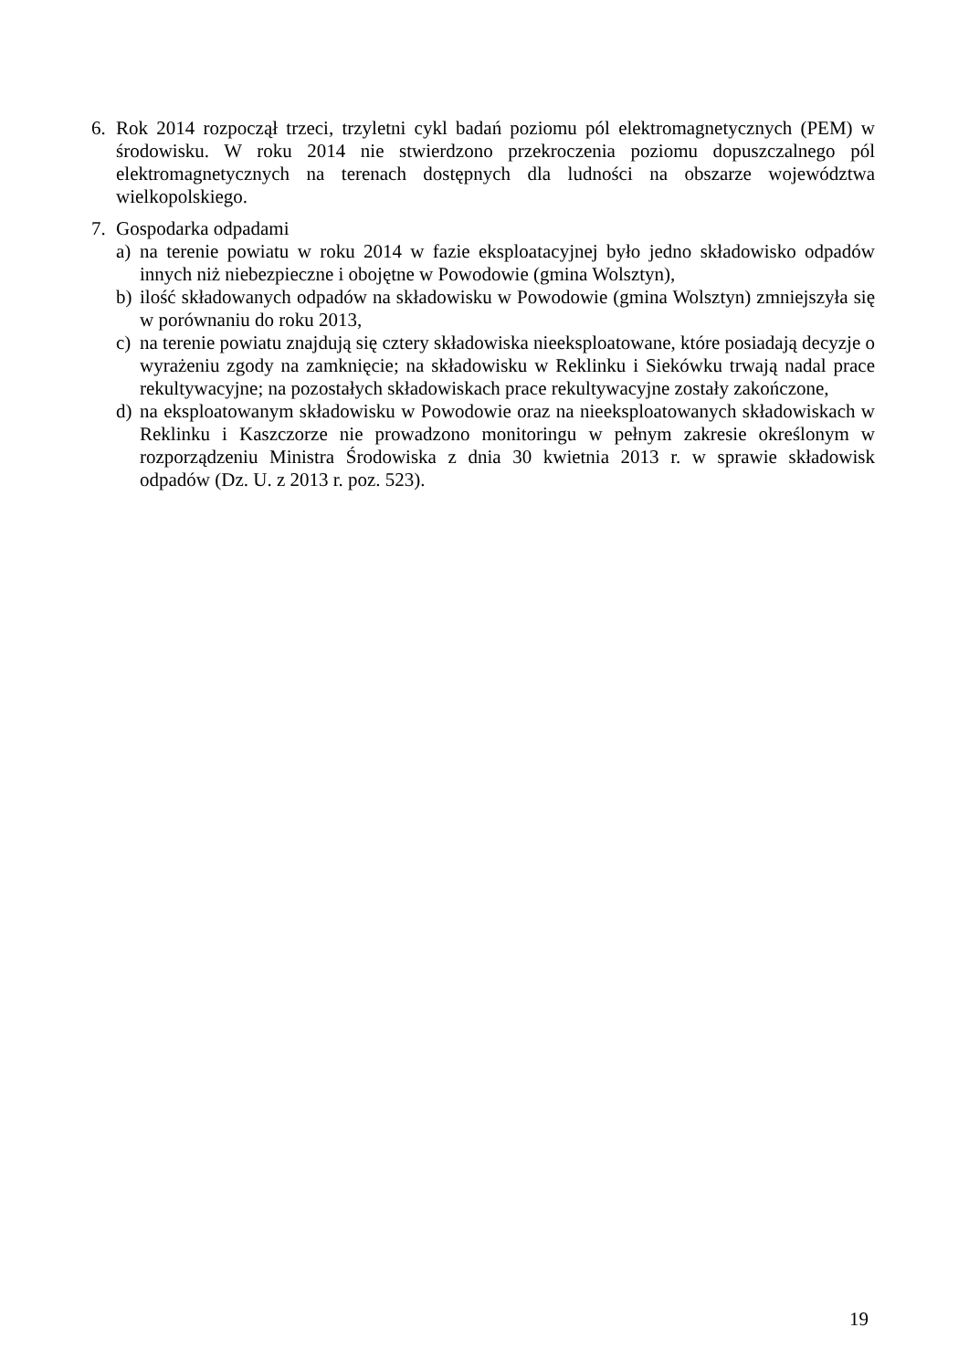6. Rok 2014 rozpoczął trzeci, trzyletni cykl badań poziomu pól elektromagnetycznych (PEM) w środowisku. W roku 2014 nie stwierdzono przekroczenia poziomu dopuszczalnego pól elektromagnetycznych na terenach dostępnych dla ludności na obszarze województwa wielkopolskiego.
7. Gospodarka odpadami
a) na terenie powiatu w roku 2014 w fazie eksploatacyjnej było jedno składowisko odpadów innych niż niebezpieczne i obojętne w Powodowie (gmina Wolsztyn),
b) ilość składowanych odpadów na składowisku w Powodowie (gmina Wolsztyn) zmniejszyła się w porównaniu do roku 2013,
c) na terenie powiatu znajdują się cztery składowiska nieeksploatowane, które posiadają decyzje o wyrażeniu zgody na zamknięcie; na składowisku w Reklinku i Siekówku trwają nadal prace rekultywacyjne; na pozostałych składowiskach prace rekultywacyjne zostały zakończone,
d) na eksploatowanym składowisku w Powodowie oraz na nieeksploatowanych składowiskach w Reklinku i Kaszczorze nie prowadzono monitoringu w pełnym zakresie określonym w rozporządzeniu Ministra Środowiska z dnia 30 kwietnia 2013 r. w sprawie składowisk odpadów (Dz. U. z 2013 r. poz. 523).
19